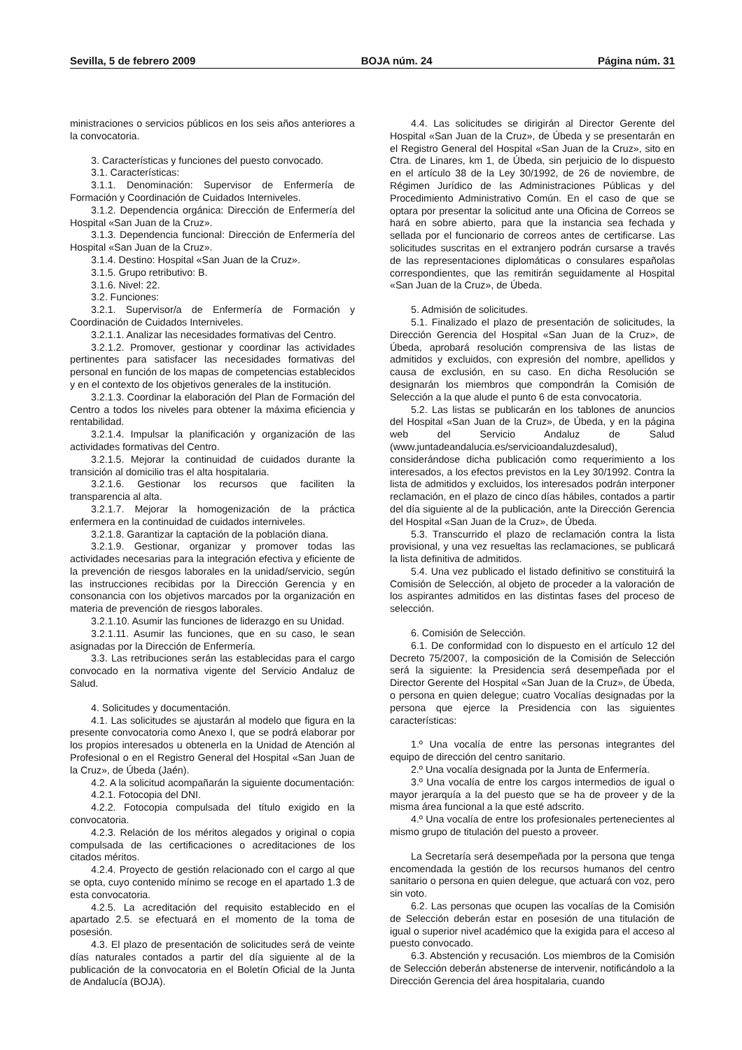Sevilla, 5 de febrero 2009 BOJA núm. 24 Página núm. 31
ministraciones o servicios públicos en los seis años anteriores a la convocatoria.
3. Características y funciones del puesto convocado.
3.1. Características:
3.1.1. Denominación: Supervisor de Enfermería de Formación y Coordinación de Cuidados Interniveles.
3.1.2. Dependencia orgánica: Dirección de Enfermería del Hospital «San Juan de la Cruz».
3.1.3. Dependencia funcional: Dirección de Enfermería del Hospital «San Juan de la Cruz».
3.1.4. Destino: Hospital «San Juan de la Cruz».
3.1.5. Grupo retributivo: B.
3.1.6. Nivel: 22.
3.2. Funciones:
3.2.1. Supervisor/a de Enfermería de Formación y Coordinación de Cuidados Interniveles.
3.2.1.1. Analizar las necesidades formativas del Centro.
3.2.1.2. Promover, gestionar y coordinar las actividades pertinentes para satisfacer las necesidades formativas del personal en función de los mapas de competencias establecidos y en el contexto de los objetivos generales de la institución.
3.2.1.3. Coordinar la elaboración del Plan de Formación del Centro a todos los niveles para obtener la máxima eficiencia y rentabilidad.
3.2.1.4. Impulsar la planificación y organización de las actividades formativas del Centro.
3.2.1.5. Mejorar la continuidad de cuidados durante la transición al domicilio tras el alta hospitalaria.
3.2.1.6. Gestionar los recursos que faciliten la transparencia al alta.
3.2.1.7. Mejorar la homogenización de la práctica enfermera en la continuidad de cuidados interniveles.
3.2.1.8. Garantizar la captación de la población diana.
3.2.1.9. Gestionar, organizar y promover todas las actividades necesarias para la integración efectiva y eficiente de la prevención de riesgos laborales en la unidad/servicio, según las instrucciones recibidas por la Dirección Gerencia y en consonancia con los objetivos marcados por la organización en materia de prevención de riesgos laborales.
3.2.1.10. Asumir las funciones de liderazgo en su Unidad.
3.2.1.11. Asumir las funciones, que en su caso, le sean asignadas por la Dirección de Enfermería.
3.3. Las retribuciones serán las establecidas para el cargo convocado en la normativa vigente del Servicio Andaluz de Salud.
4. Solicitudes y documentación.
4.1. Las solicitudes se ajustarán al modelo que figura en la presente convocatoria como Anexo I, que se podrá elaborar por los propios interesados u obtenerla en la Unidad de Atención al Profesional o en el Registro General del Hospital «San Juan de la Cruz», de Úbeda (Jaén).
4.2. A la solicitud acompañarán la siguiente documentación:
4.2.1. Fotocopia del DNI.
4.2.2. Fotocopia compulsada del título exigido en la convocatoria.
4.2.3. Relación de los méritos alegados y original o copia compulsada de las certificaciones o acreditaciones de los citados méritos.
4.2.4. Proyecto de gestión relacionado con el cargo al que se opta, cuyo contenido mínimo se recoge en el apartado 1.3 de esta convocatoria.
4.2.5. La acreditación del requisito establecido en el apartado 2.5. se efectuará en el momento de la toma de posesión.
4.3. El plazo de presentación de solicitudes será de veinte días naturales contados a partir del día siguiente al de la publicación de la convocatoria en el Boletín Oficial de la Junta de Andalucía (BOJA).
4.4. Las solicitudes se dirigirán al Director Gerente del Hospital «San Juan de la Cruz», de Úbeda y se presentarán en el Registro General del Hospital «San Juan de la Cruz», sito en Ctra. de Linares, km 1, de Úbeda, sin perjuicio de lo dispuesto en el artículo 38 de la Ley 30/1992, de 26 de noviembre, de Régimen Jurídico de las Administraciones Públicas y del Procedimiento Administrativo Común. En el caso de que se optara por presentar la solicitud ante una Oficina de Correos se hará en sobre abierto, para que la instancia sea fechada y sellada por el funcionario de correos antes de certificarse. Las solicitudes suscritas en el extranjero podrán cursarse a través de las representaciones diplomáticas o consulares españolas correspondientes, que las remitirán seguidamente al Hospital «San Juan de la Cruz», de Úbeda.
5. Admisión de solicitudes.
5.1. Finalizado el plazo de presentación de solicitudes, la Dirección Gerencia del Hospital «San Juan de la Cruz», de Úbeda, aprobará resolución comprensiva de las listas de admitidos y excluidos, con expresión del nombre, apellidos y causa de exclusión, en su caso. En dicha Resolución se designarán los miembros que compondrán la Comisión de Selección a la que alude el punto 6 de esta convocatoria.
5.2. Las listas se publicarán en los tablones de anuncios del Hospital «San Juan de la Cruz», de Úbeda, y en la página web del Servicio Andaluz de Salud (www.juntadeandalucia.es/servicioandaluzdesalud), considerándose dicha publicación como requerimiento a los interesados, a los efectos previstos en la Ley 30/1992. Contra la lista de admitidos y excluidos, los interesados podrán interponer reclamación, en el plazo de cinco días hábiles, contados a partir del día siguiente al de la publicación, ante la Dirección Gerencia del Hospital «San Juan de la Cruz», de Úbeda.
5.3. Transcurrido el plazo de reclamación contra la lista provisional, y una vez resueltas las reclamaciones, se publicará la lista definitiva de admitidos.
5.4. Una vez publicado el listado definitivo se constituirá la Comisión de Selección, al objeto de proceder a la valoración de los aspirantes admitidos en las distintas fases del proceso de selección.
6. Comisión de Selección.
6.1. De conformidad con lo dispuesto en el artículo 12 del Decreto 75/2007, la composición de la Comisión de Selección será la siguiente: la Presidencia será desempeñada por el Director Gerente del Hospital «San Juan de la Cruz», de Úbeda, o persona en quien delegue; cuatro Vocalías designadas por la persona que ejerce la Presidencia con las siguientes características:
1.º Una vocalía de entre las personas integrantes del equipo de dirección del centro sanitario.
2.º Una vocalía designada por la Junta de Enfermería.
3.º Una vocalía de entre los cargos intermedios de igual o mayor jerarquía a la del puesto que se ha de proveer y de la misma área funcional a la que esté adscrito.
4.º Una vocalía de entre los profesionales pertenecientes al mismo grupo de titulación del puesto a proveer.
La Secretaría será desempeñada por la persona que tenga encomendada la gestión de los recursos humanos del centro sanitario o persona en quien delegue, que actuará con voz, pero sin voto.
6.2. Las personas que ocupen las vocalías de la Comisión de Selección deberán estar en posesión de una titulación de igual o superior nivel académico que la exigida para el acceso al puesto convocado.
6.3. Abstención y recusación. Los miembros de la Comisión de Selección deberán abstenerse de intervenir, notificándolo a la Dirección Gerencia del área hospitalaria, cuando